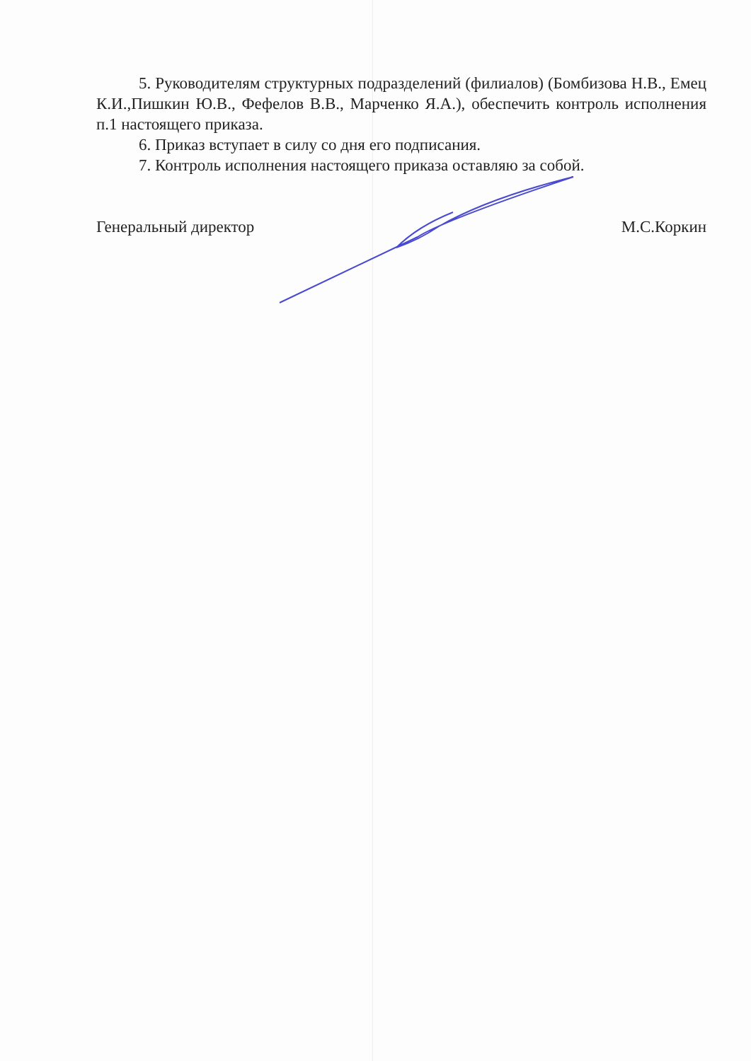5. Руководителям структурных подразделений (филиалов) (Бомбизова Н.В., Емец К.И.,Пишкин Ю.В., Фефелов В.В., Марченко Я.А.), обеспечить контроль исполнения п.1 настоящего приказа.
6. Приказ вступает в силу со дня его подписания.
7. Контроль исполнения настоящего приказа оставляю за собой.
Генеральный директор М.С.Коркин